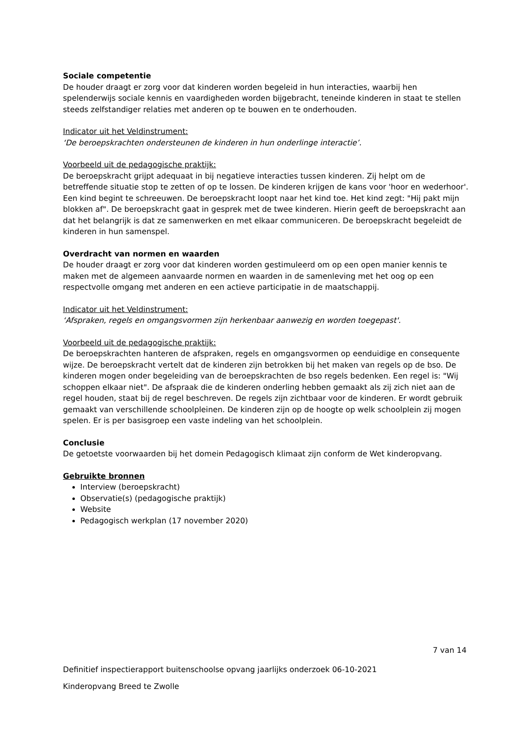Sociale competentie
De houder draagt er zorg voor dat kinderen worden begeleid in hun interacties, waarbij hen spelenderwijs sociale kennis en vaardigheden worden bijgebracht, teneinde kinderen in staat te stellen steeds zelfstandiger relaties met anderen op te bouwen en te onderhouden.
Indicator uit het Veldinstrument:
‘De beroepskrachten ondersteunen de kinderen in hun onderlinge interactie’.
Voorbeeld uit de pedagogische praktijk:
De beroepskracht grijpt adequaat in bij negatieve interacties tussen kinderen. Zij helpt om de betreffende situatie stop te zetten of op te lossen. De kinderen krijgen de kans voor 'hoor en wederhoor'. Een kind begint te schreeuwen. De beroepskracht loopt naar het kind toe. Het kind zegt: "Hij pakt mijn blokken af". De beroepskracht gaat in gesprek met de twee kinderen. Hierin geeft de beroepskracht aan dat het belangrijk is dat ze samenwerken en met elkaar communiceren. De beroepskracht begeleidt de kinderen in hun samenspel.
Overdracht van normen en waarden
De houder draagt er zorg voor dat kinderen worden gestimuleerd om op een open manier kennis te maken met de algemeen aanvaarde normen en waarden in de samenleving met het oog op een respectvolle omgang met anderen en een actieve participatie in de maatschappij.
Indicator uit het Veldinstrument:
‘Afspraken, regels en omgangsvormen zijn herkenbaar aanwezig en worden toegepast'.
Voorbeeld uit de pedagogische praktijk:
De beroepskrachten hanteren de afspraken, regels en omgangsvormen op eenduidige en consequente wijze. De beroepskracht vertelt dat de kinderen zijn betrokken bij het maken van regels op de bso. De kinderen mogen onder begeleiding van de beroepskrachten de bso regels bedenken. Een regel is: "Wij schoppen elkaar niet". De afspraak die de kinderen onderling hebben gemaakt als zij zich niet aan de regel houden, staat bij de regel beschreven. De regels zijn zichtbaar voor de kinderen. Er wordt gebruik gemaakt van verschillende schoolpleinen. De kinderen zijn op de hoogte op welk schoolplein zij mogen spelen. Er is per basisgroep een vaste indeling van het schoolplein.
Conclusie
De getoetste voorwaarden bij het domein Pedagogisch klimaat zijn conform de Wet kinderopvang.
Gebruikte bronnen
Interview (beroepskracht)
Observatie(s) (pedagogische praktijk)
Website
Pedagogisch werkplan (17 november 2020)
7 van 14
Definitief inspectierapport buitenschoolse opvang jaarlijks onderzoek 06-10-2021
Kinderopvang Breed te Zwolle